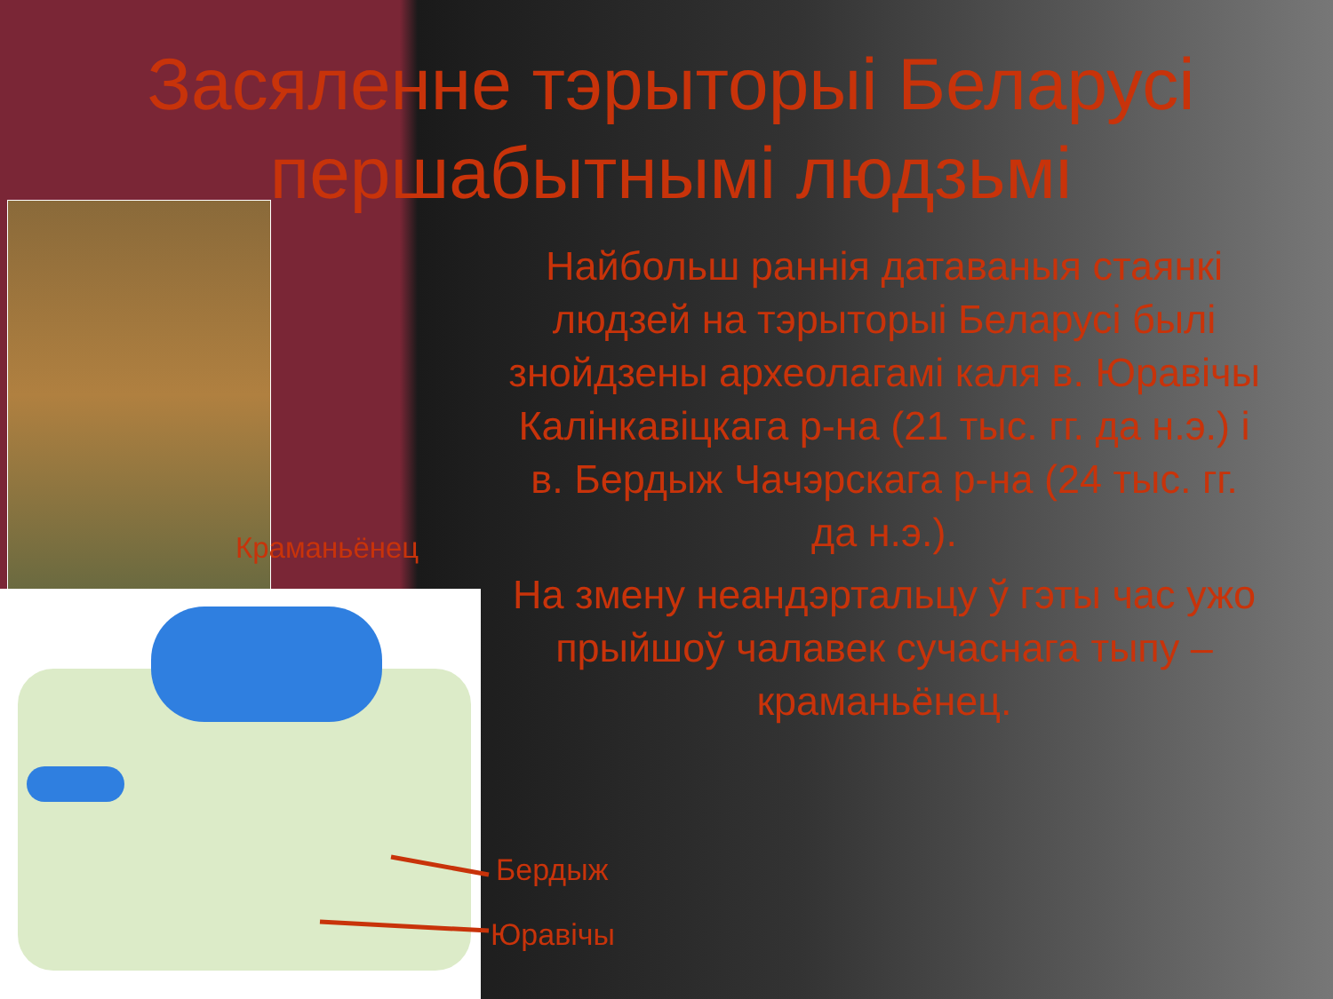Засяленне тэрыторыі Беларусі першабытнымі людзьмі
Краманьёнец
Найбольш раннія датаваныя стаянкі людзей на тэрыторыі Беларусі былі знойдзены археолагамі каля в. Юравічы Калінкавіцкага р-на (21 тыс. гг. да н.э.) і в. Бердыж Чачэрскага р-на (24 тыс. гг. да н.э.).
На змену неандэртальцу ў гэты час ужо прыйшоў чалавек сучаснага тыпу – краманьёнец.
Бердыж
Юравічы